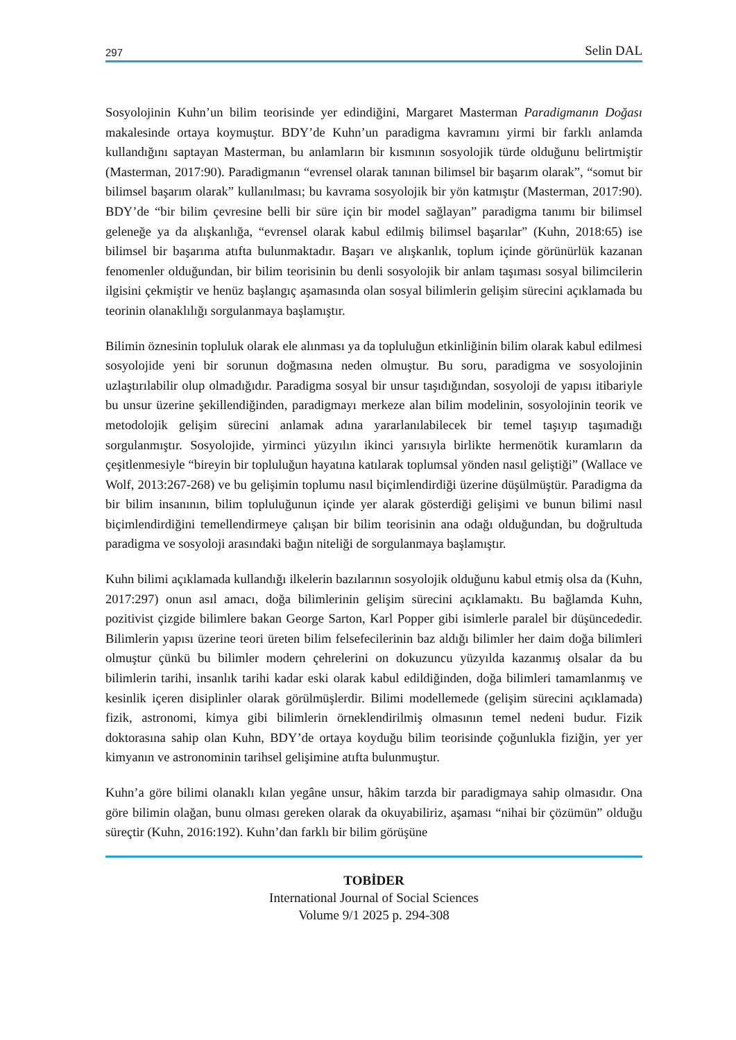297 Selin DAL
Sosyolojinin Kuhn’un bilim teorisinde yer edindiğini, Margaret Masterman Paradigmanın Doğası makalesinde ortaya koymuştur. BDY’de Kuhn’un paradigma kavramını yirmi bir farklı anlamda kullandığını saptayan Masterman, bu anlamların bir kısmının sosyolojik türde olduğunu belirtmiştir (Masterman, 2017:90). Paradigmanın “evrensel olarak tanınan bilimsel bir başarım olarak”, “somut bir bilimsel başarım olarak” kullanılması; bu kavrama sosyolojik bir yön katmıştır (Masterman, 2017:90). BDY’de “bir bilim çevresine belli bir süre için bir model sağlayan” paradigma tanımı bir bilimsel geleneğe ya da alışkanlığa, “evrensel olarak kabul edilmiş bilimsel başarılar” (Kuhn, 2018:65) ise bilimsel bir başarıma atıfta bulunmaktadır. Başarı ve alışkanlık, toplum içinde görünürlük kazanan fenomenler olduğundan, bir bilim teorisinin bu denli sosyolojik bir anlam taşıması sosyal bilimcilerin ilgisini çekmiştir ve henüz başlangıç aşamasında olan sosyal bilimlerin gelişim sürecini açıklamada bu teorinin olanaklılığı sorgulanmaya başlamıştır.
Bilimin öznesinin topluluk olarak ele alınması ya da topluluğun etkinliğinin bilim olarak kabul edilmesi sosyolojide yeni bir sorunun doğmasına neden olmuştur. Bu soru, paradigma ve sosyolojinin uzlaştırılabilir olup olmadığıdır. Paradigma sosyal bir unsur taşıdığından, sosyoloji de yapısı itibariyle bu unsur üzerine şekillendiğinden, paradigmayı merkeze alan bilim modelinin, sosyolojinin teorik ve metodolojik gelişim sürecini anlamak adına yararlanılabilecek bir temel taşıyıp taşımadığı sorgulanmıştır. Sosyolojide, yirminci yüzyılın ikinci yarısıyla birlikte hermenötik kuramların da çeşitlenmesiyle “bireyin bir topluluğun hayatına katılarak toplumsal yönden nasıl geliştiği” (Wallace ve Wolf, 2013:267-268) ve bu gelişimin toplumu nasıl biçimlendirdiği üzerine düşülmüştür. Paradigma da bir bilim insanının, bilim topluluğunun içinde yer alarak gösterdiği gelişimi ve bunun bilimi nasıl biçimlendirdiğini temellendirmeye çalışan bir bilim teorisinin ana odağı olduğundan, bu doğrultuda paradigma ve sosyoloji arasındaki bağın niteliği de sorgulanmaya başlamıştır.
Kuhn bilimi açıklamada kullandığı ilkelerin bazılarının sosyolojik olduğunu kabul etmiş olsa da (Kuhn, 2017:297) onun asıl amacı, doğa bilimlerinin gelişim sürecini açıklamaktı. Bu bağlamda Kuhn, pozitivist çizgide bilimlere bakan George Sarton, Karl Popper gibi isimlerle paralel bir düşüncededir. Bilimlerin yapısı üzerine teori üreten bilim felsefecilerinin baz aldığı bilimler her daim doğa bilimleri olmuştur çünkü bu bilimler modern çehrelerini on dokuzuncu yüzyılda kazanmış olsalar da bu bilimlerin tarihi, insanlık tarihi kadar eski olarak kabul edildiğinden, doğa bilimleri tamamlanmış ve kesinlik içeren disiplinler olarak görülmüşlerdir. Bilimi modellemede (gelişim sürecini açıklamada) fizik, astronomi, kimya gibi bilimlerin örneklendirilmiş olmasının temel nedeni budur. Fizik doktorasına sahip olan Kuhn, BDY’de ortaya koyduğu bilim teorisinde çoğunlukla fiziğin, yer yer kimyanın ve astronominin tarihsel gelişimine atıfta bulunmuştur.
Kuhn’a göre bilimi olanaklı kılan yegâne unsur, hâkim tarzda bir paradigmaya sahip olmasıdır. Ona göre bilimin olağan, bunu olması gereken olarak da okuyabiliriz, aşaması “nihai bir çözümün” olduğu süreçtir (Kuhn, 2016:192). Kuhn’dan farklı bir bilim görüşüne
TOBİDER
International Journal of Social Sciences
Volume 9/1 2025 p. 294-308